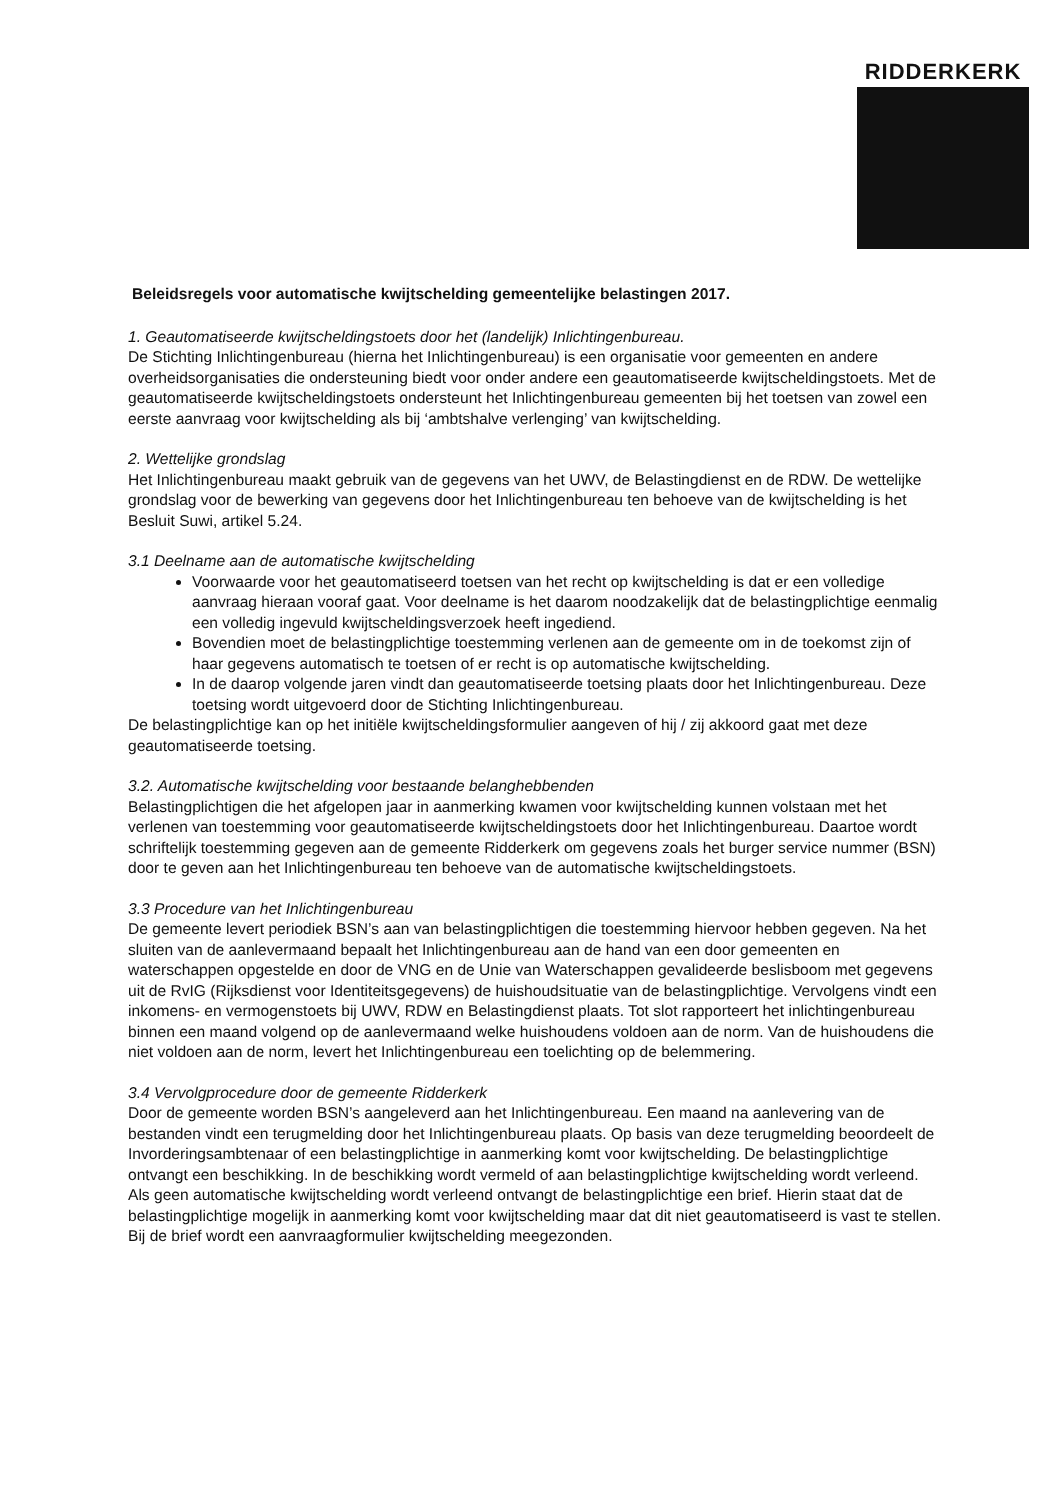RIDDERKERK
Beleidsregels voor automatische kwijtschelding gemeentelijke belastingen 2017.
1. Geautomatiseerde kwijtscheldingstoets door het (landelijk) Inlichtingenbureau.
De Stichting Inlichtingenbureau (hierna het Inlichtingenbureau) is een organisatie voor gemeenten en andere overheidsorganisaties die ondersteuning biedt voor onder andere een geautomatiseerde kwijtscheldingstoets. Met de geautomatiseerde kwijtscheldingstoets ondersteunt het Inlichtingenbureau gemeenten bij het toetsen van zowel een eerste aanvraag voor kwijtschelding als bij ‘ambtshalve verlenging’ van kwijtschelding.
2. Wettelijke grondslag
Het Inlichtingenbureau maakt gebruik van de gegevens van het UWV, de Belastingdienst en de RDW. De wettelijke grondslag voor de bewerking van gegevens door het Inlichtingenbureau ten behoeve van de kwijtschelding is het Besluit Suwi, artikel 5.24.
3.1 Deelname aan de automatische kwijtschelding
Voorwaarde voor het geautomatiseerd toetsen van het recht op kwijtschelding is dat er een volledige aanvraag hieraan vooraf gaat. Voor deelname is het daarom noodzakelijk dat de belastingplichtige eenmalig een volledig ingevuld kwijtscheldingsverzoek heeft ingediend.
Bovendien moet de belastingplichtige toestemming verlenen aan de gemeente om in de toekomst zijn of haar gegevens automatisch te toetsen of er recht is op automatische kwijtschelding.
In de daarop volgende jaren vindt dan geautomatiseerde toetsing plaats door het Inlichtingenbureau. Deze toetsing wordt uitgevoerd door de Stichting Inlichtingenbureau.
De belastingplichtige kan op het initiële kwijtscheldingsformulier aangeven of hij / zij akkoord gaat met deze geautomatiseerde toetsing.
3.2. Automatische kwijtschelding voor bestaande belanghebbenden
Belastingplichtigen die het afgelopen jaar in aanmerking kwamen voor kwijtschelding kunnen volstaan met het verlenen van toestemming voor geautomatiseerde kwijtscheldingstoets door het Inlichtingenbureau. Daartoe wordt schriftelijk toestemming gegeven aan de gemeente Ridderkerk om gegevens zoals het burger service nummer (BSN) door te geven aan het Inlichtingenbureau ten behoeve van de automatische kwijtscheldingstoets.
3.3 Procedure van het Inlichtingenbureau
De gemeente levert periodiek BSN’s aan van belastingplichtigen die toestemming hiervoor hebben gegeven. Na het sluiten van de aanlevermaand bepaalt het Inlichtingenbureau aan de hand van een door gemeenten en waterschappen opgestelde en door de VNG en de Unie van Waterschappen gevalideerde beslisboom met gegevens uit de RvIG (Rijksdienst voor Identiteitsgegevens) de huishoudsituatie van de belastingplichtige. Vervolgens vindt een inkomens- en vermogenstoets bij UWV, RDW en Belastingdienst plaats. Tot slot rapporteert het inlichtingenbureau binnen een maand volgend op de aanlevermaand welke huishoudens voldoen aan de norm. Van de huishoudens die niet voldoen aan de norm, levert het Inlichtingenbureau een toelichting op de belemmering.
3.4 Vervolgprocedure door de gemeente Ridderkerk
Door de gemeente worden BSN’s aangeleverd aan het Inlichtingenbureau. Een maand na aanlevering van de bestanden vindt een terugmelding door het Inlichtingenbureau plaats. Op basis van deze terugmelding beoordeelt de Invorderingsambtenaar of een belastingplichtige in aanmerking komt voor kwijtschelding. De belastingplichtige ontvangt een beschikking. In de beschikking wordt vermeld of aan belastingplichtige kwijtschelding wordt verleend. Als geen automatische kwijtschelding wordt verleend ontvangt de belastingplichtige een brief. Hierin staat dat de belastingplichtige mogelijk in aanmerking komt voor kwijtschelding maar dat dit niet geautomatiseerd is vast te stellen. Bij de brief wordt een aanvraagformulier kwijtschelding meegezonden.